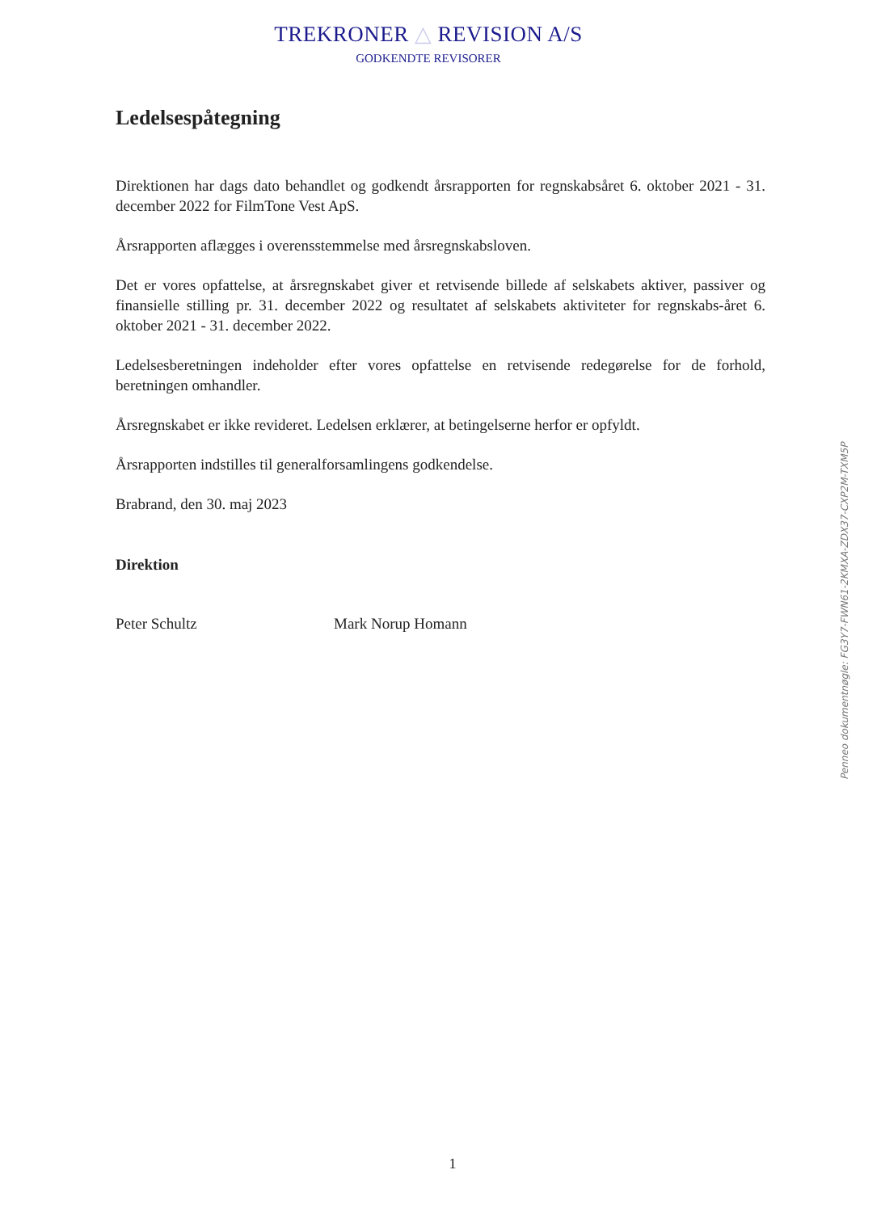TREKRONER △ REVISION A/S
GODKENDTE REVISORER
Ledelsespåtegning
Direktionen har dags dato behandlet og godkendt årsrapporten for regnskabsåret 6. oktober 2021 - 31. december 2022 for FilmTone Vest ApS.
Årsrapporten aflægges i overensstemmelse med årsregnskabsloven.
Det er vores opfattelse, at årsregnskabet giver et retvisende billede af selskabets aktiver, passiver og finansielle stilling pr. 31. december 2022 og resultatet af selskabets aktiviteter for regnskabs-året 6. oktober 2021 - 31. december 2022.
Ledelsesberetningen indeholder efter vores opfattelse en retvisende redegørelse for de forhold, beretningen omhandler.
Årsregnskabet er ikke revideret. Ledelsen erklærer, at betingelserne herfor er opfyldt.
Årsrapporten indstilles til generalforsamlingens godkendelse.
Brabrand, den 30. maj 2023
Direktion
Peter Schultz Mark Norup Homann
1
Penneo dokumentnøgle: FG3Y7-FWN61-2KMXA-ZDX37-CXP2M-TXM5P